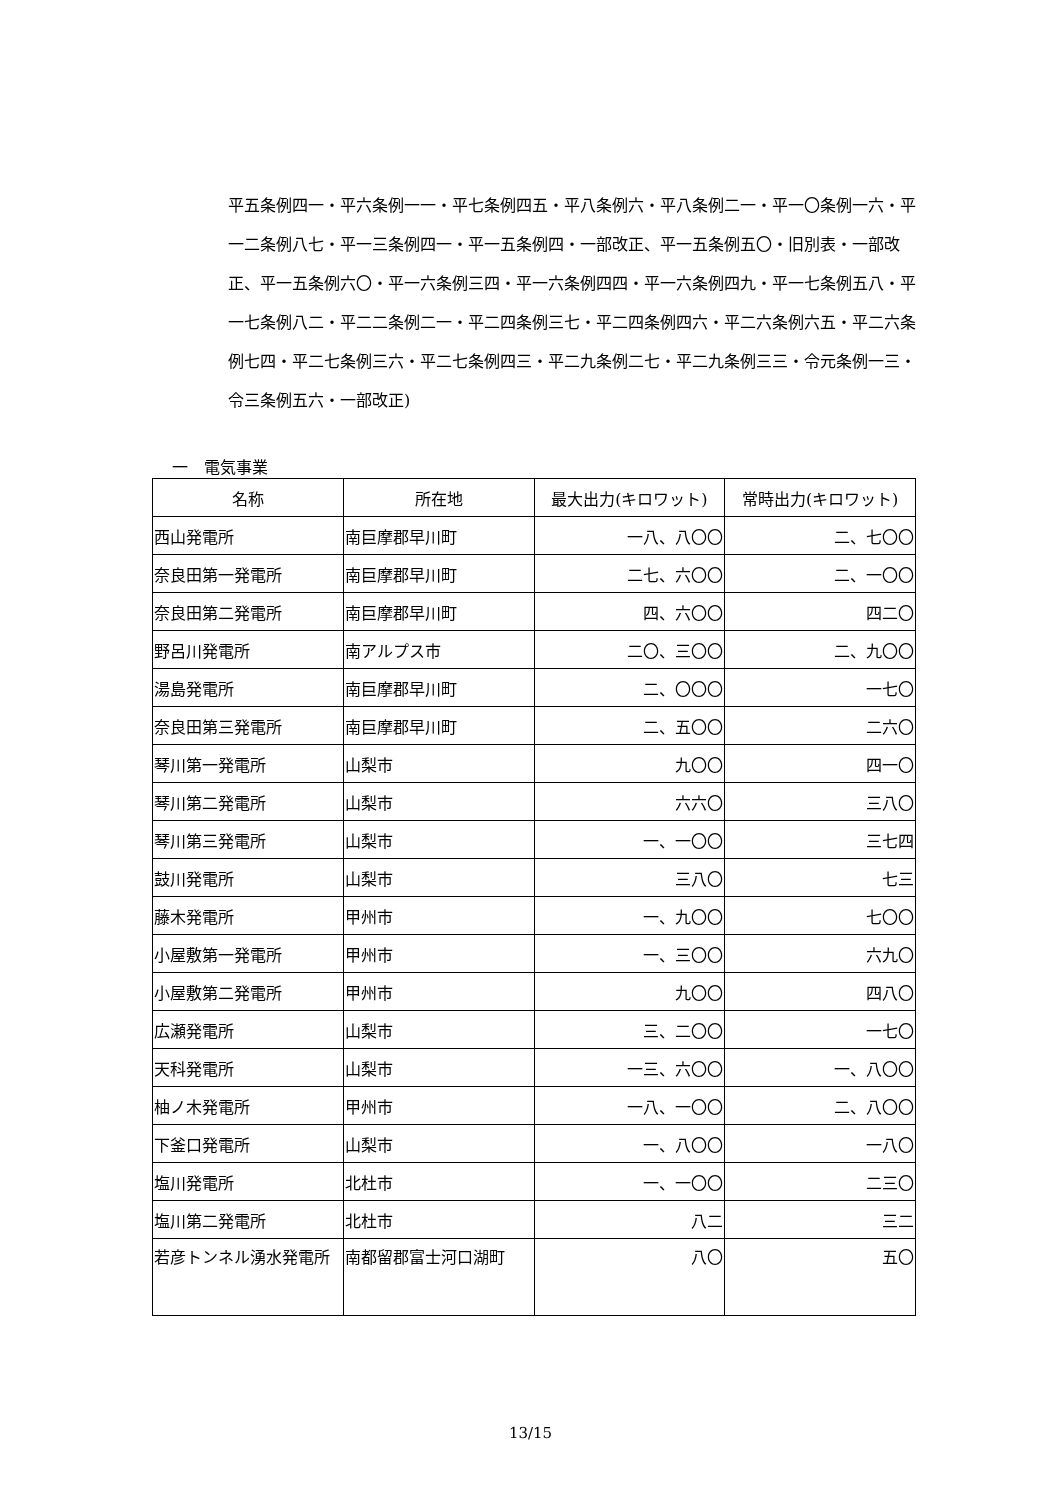平五条例四一・平六条例一一・平七条例四五・平八条例六・平八条例二一・平一〇条例一六・平一二条例八七・平一三条例四一・平一五条例四・一部改正、平一五条例五〇・旧別表・一部改正、平一五条例六〇・平一六条例三四・平一六条例四四・平一六条例四九・平一七条例五八・平一七条例八二・平二二条例二一・平二四条例三七・平二四条例四六・平二六条例六五・平二六条例七四・平二七条例三六・平二七条例四三・平二九条例二七・平二九条例三三・令元条例一三・令三条例五六・一部改正)
一　電気事業
| 名称 | 所在地 | 最大出力(キロワット) | 常時出力(キロワット) |
| --- | --- | --- | --- |
| 西山発電所 | 南巨摩郡早川町 | 一八、八〇〇 | 二、七〇〇 |
| 奈良田第一発電所 | 南巨摩郡早川町 | 二七、六〇〇 | 二、一〇〇 |
| 奈良田第二発電所 | 南巨摩郡早川町 | 四、六〇〇 | 四二〇 |
| 野呂川発電所 | 南アルプス市 | 二〇、三〇〇 | 二、九〇〇 |
| 湯島発電所 | 南巨摩郡早川町 | 二、〇〇〇 | 一七〇 |
| 奈良田第三発電所 | 南巨摩郡早川町 | 二、五〇〇 | 二六〇 |
| 琴川第一発電所 | 山梨市 | 九〇〇 | 四一〇 |
| 琴川第二発電所 | 山梨市 | 六六〇 | 三八〇 |
| 琴川第三発電所 | 山梨市 | 一、一〇〇 | 三七四 |
| 鼓川発電所 | 山梨市 | 三八〇 | 七三 |
| 藤木発電所 | 甲州市 | 一、九〇〇 | 七〇〇 |
| 小屋敷第一発電所 | 甲州市 | 一、三〇〇 | 六九〇 |
| 小屋敷第二発電所 | 甲州市 | 九〇〇 | 四八〇 |
| 広瀬発電所 | 山梨市 | 三、二〇〇 | 一七〇 |
| 天科発電所 | 山梨市 | 一三、六〇〇 | 一、八〇〇 |
| 柚ノ木発電所 | 甲州市 | 一八、一〇〇 | 二、八〇〇 |
| 下釜口発電所 | 山梨市 | 一、八〇〇 | 一八〇 |
| 塩川発電所 | 北杜市 | 一、一〇〇 | 二三〇 |
| 塩川第二発電所 | 北杜市 | 八二 | 三二 |
| 若彦トンネル湧水発電所 | 南都留郡富士河口湖町 | 八〇 | 五〇 |
13/15